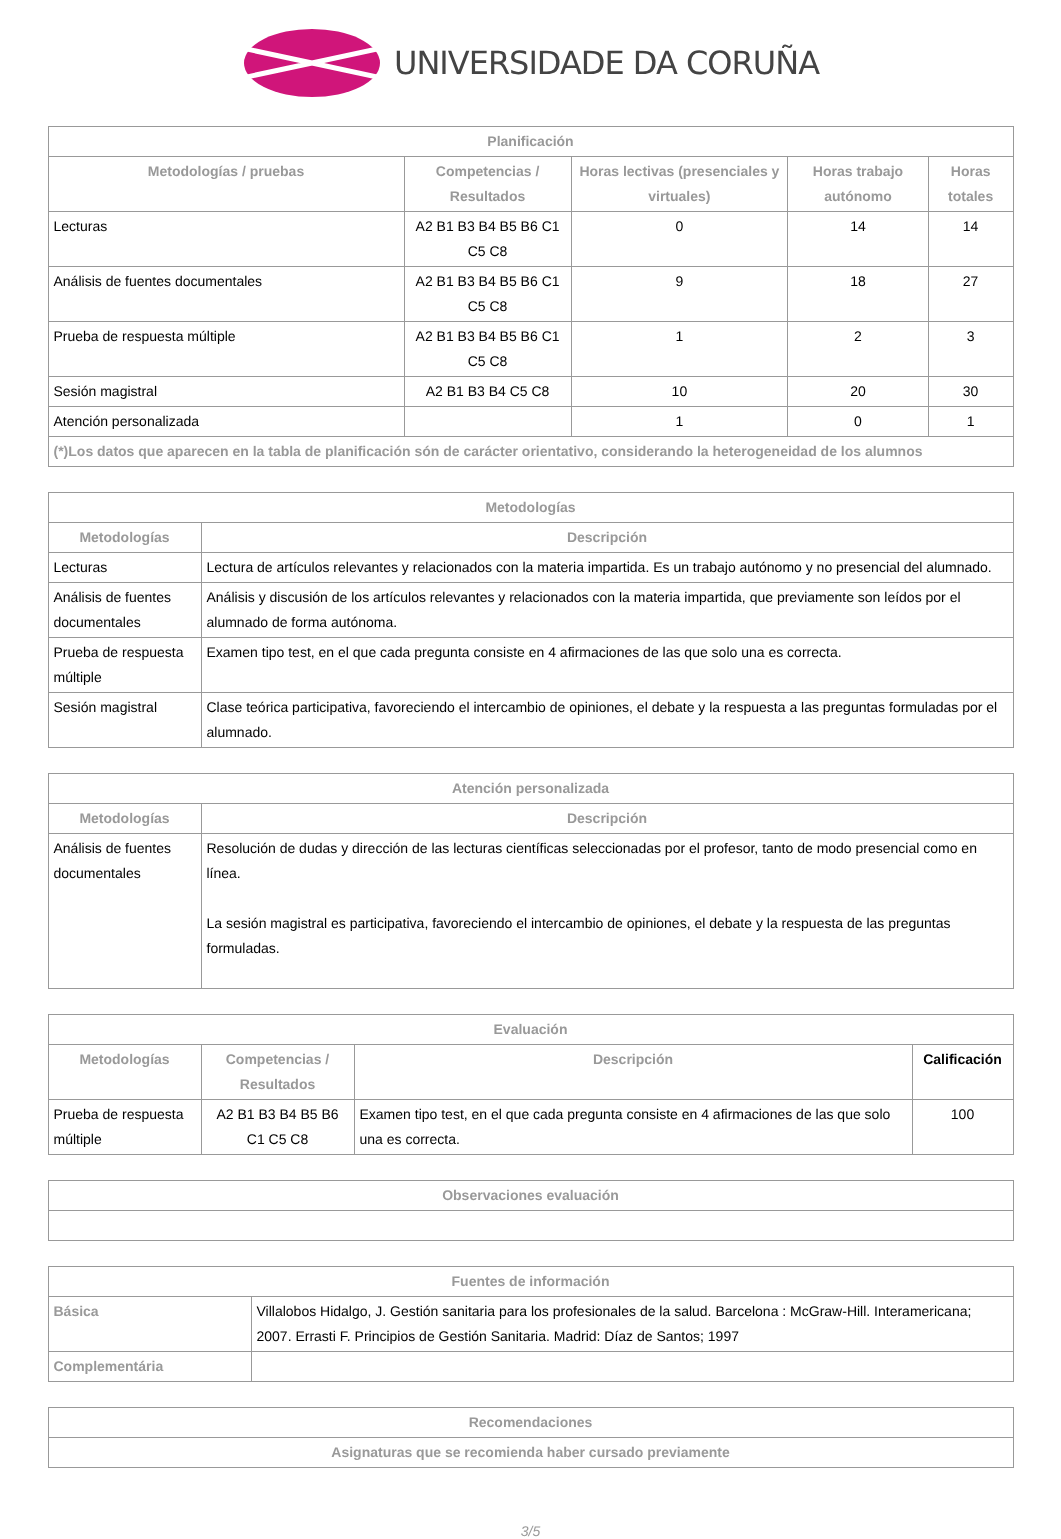UNIVERSIDADE DA CORUÑA
| Planificación | | | | |
| --- | --- | --- | --- | --- |
| Metodologías / pruebas | Competencias / Resultados | Horas lectivas (presenciales y virtuales) | Horas trabajo autónomo | Horas totales |
| Lecturas | A2 B1 B3 B4 B5 B6 C1 C5 C8 | 0 | 14 | 14 |
| Análisis de fuentes documentales | A2 B1 B3 B4 B5 B6 C1 C5 C8 | 9 | 18 | 27 |
| Prueba de respuesta múltiple | A2 B1 B3 B4 B5 B6 C1 C5 C8 | 1 | 2 | 3 |
| Sesión magistral | A2 B1 B3 B4 C5 C8 | 10 | 20 | 30 |
| Atención personalizada | | 1 | 0 | 1 |
| (*)Los datos que aparecen en la tabla de planificación són de carácter orientativo, considerando la heterogeneidad de los alumnos | | | | |
| Metodologías | |
| --- | --- |
| Metodologías | Descripción |
| Lecturas | Lectura de artículos relevantes y relacionados con la materia impartida. Es un trabajo autónomo y no presencial del alumnado. |
| Análisis de fuentes documentales | Análisis y discusión de los artículos relevantes y relacionados con la materia impartida, que previamente son leídos por el alumnado de forma autónoma. |
| Prueba de respuesta múltiple | Examen tipo test, en el que cada pregunta consiste en 4 afirmaciones de las que solo una es correcta. |
| Sesión magistral | Clase teórica participativa, favoreciendo el intercambio de opiniones, el debate y la respuesta a las preguntas formuladas por el alumnado. |
| Atención personalizada | |
| --- | --- |
| Metodologías | Descripción |
| Análisis de fuentes documentales | Resolución de dudas y dirección de las lecturas científicas seleccionadas por el profesor, tanto de modo presencial como en línea. La sesión magistral es participativa, favoreciendo el intercambio de opiniones, el debate y la respuesta de las preguntas formuladas. |
| Evaluación | | | |
| --- | --- | --- | --- |
| Metodologías | Competencias / Resultados | Descripción | Calificación |
| Prueba de respuesta múltiple | A2 B1 B3 B4 B5 B6 C1 C5 C8 | Examen tipo test, en el que cada pregunta consiste en 4 afirmaciones de las que solo una es correcta. | 100 |
| Observaciones evaluación |
| --- |
| Fuentes de información | |
| --- | --- |
| Básica | Villalobos Hidalgo, J. Gestión sanitaria para los profesionales de la salud. Barcelona : McGraw-Hill. Interamericana; 2007. Errasti F. Principios de Gestión Sanitaria. Madrid: Díaz de Santos; 1997 |
| Complementária | |
| Recomendaciones |
| --- |
| Asignaturas que se recomienda haber cursado previamente |
3/5